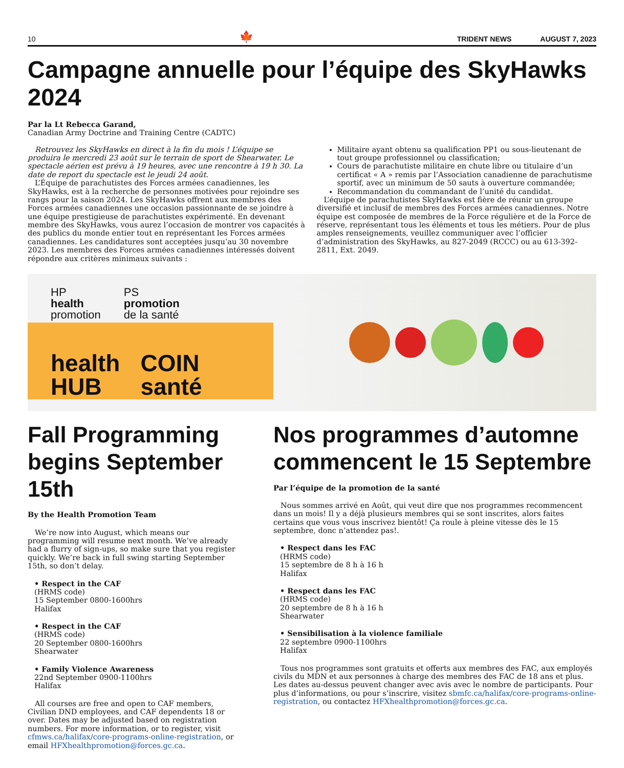10 🍁 TRIDENT NEWS AUGUST 7, 2023
Campagne annuelle pour l’équipe des SkyHawks 2024
Par la Lt Rebecca Garand,
Canadian Army Doctrine and Training Centre (CADTC)
Retrouvez les SkyHawks en direct à la fin du mois ! L’équipe se produira le mercredi 23 août sur le terrain de sport de Shearwater. Le spectacle aérien est prévu à 19 heures, avec une rencontre à 19 h 30. La date de report du spectacle est le jeudi 24 août.
L’Équipe de parachutistes des Forces armées canadiennes, les SkyHawks, est à la recherche de personnes motivées pour rejoindre ses rangs pour la saison 2024. Les SkyHawks offrent aux membres des Forces armées canadiennes une occasion passionnante de se joindre à une équipe prestigieuse de parachutistes expérimenté. En devenant membre des SkyHawks, vous aurez l’occasion de montrer vos capacités à des publics du monde entier tout en représentant les Forces armées canadiennes. Les candidatures sont acceptées jusqu’au 30 novembre 2023. Les membres des Forces armées canadiennes intéressés doivent répondre aux critères minimaux suivants :
Militaire ayant obtenu sa qualification PP1 ou sous-lieutenant de tout groupe professionnel ou classification;
Cours de parachutiste militaire en chute libre ou titulaire d’un certificat « A » remis par l’Association canadienne de parachutisme sportif, avec un minimum de 50 sauts à ouverture commandée;
Recommandation du commandant de l’unité du candidat.
L’équipe de parachutistes SkyHawks est fière de réunir un groupe diversifié et inclusif de membres des Forces armées canadiennes. Notre équipe est composée de membres de la Force régulière et de la Force de réserve, représentant tous les éléments et tous les métiers. Pour de plus amples renseignements, veuillez communiquer avec l’officier d’administration des SkyHawks, au 827-2049 (RCCC) ou au 613-392-2811, Ext. 2049.
HP
health
promotion
PS
promotion
de la santé
health
HUB
COIN
santé
Fall Programming begins September 15th
By the Health Promotion Team
We’re now into August, which means our programming will resume next month. We’ve already had a flurry of sign-ups, so make sure that you register quickly. We’re back in full swing starting September 15th, so don’t delay.
• Respect in the CAF
(HRMS code)
15 September 0800-1600hrs
Halifax
• Respect in the CAF
(HRMS code)
20 September 0800-1600hrs
Shearwater
• Family Violence Awareness
22nd September 0900-1100hrs
Halifax
All courses are free and open to CAF members, Civilian DND employees, and CAF dependents 18 or over. Dates may be adjusted based on registration numbers. For more information, or to register, visit cfmws.ca/halifax/core-programs-online-registration, or email HFXhealthpromotion@forces.gc.ca.
Nos programmes d’automne commencent le 15 Septembre
Par l’équipe de la promotion de la santé
Nous sommes arrivé en Août, qui veut dire que nos programmes recommencent dans un mois! Il y a déjà plusieurs membres qui se sont inscrites, alors faites certains que vous vous inscrivez bientôt! Ça roule à pleine vitesse dès le 15 septembre, donc n’attendez pas!.
• Respect dans les FAC
(HRMS code)
15 septembre de 8 h à 16 h
Halifax
• Respect dans les FAC
(HRMS code)
20 septembre de 8 h à 16 h
Shearwater
• Sensibilisation à la violence familiale
22 septembre 0900-1100hrs
Halifax
Tous nos programmes sont gratuits et offerts aux membres des FAC, aux employés civils du MDN et aux personnes à charge des membres des FAC de 18 ans et plus. Les dates au-dessus peuvent changer avec avis avec le nombre de participants. Pour plus d’informations, ou pour s’inscrire, visitez sbmfc.ca/halifax/core-programs-online-registration, ou contactez HFXhealthpromotion@forces.gc.ca.